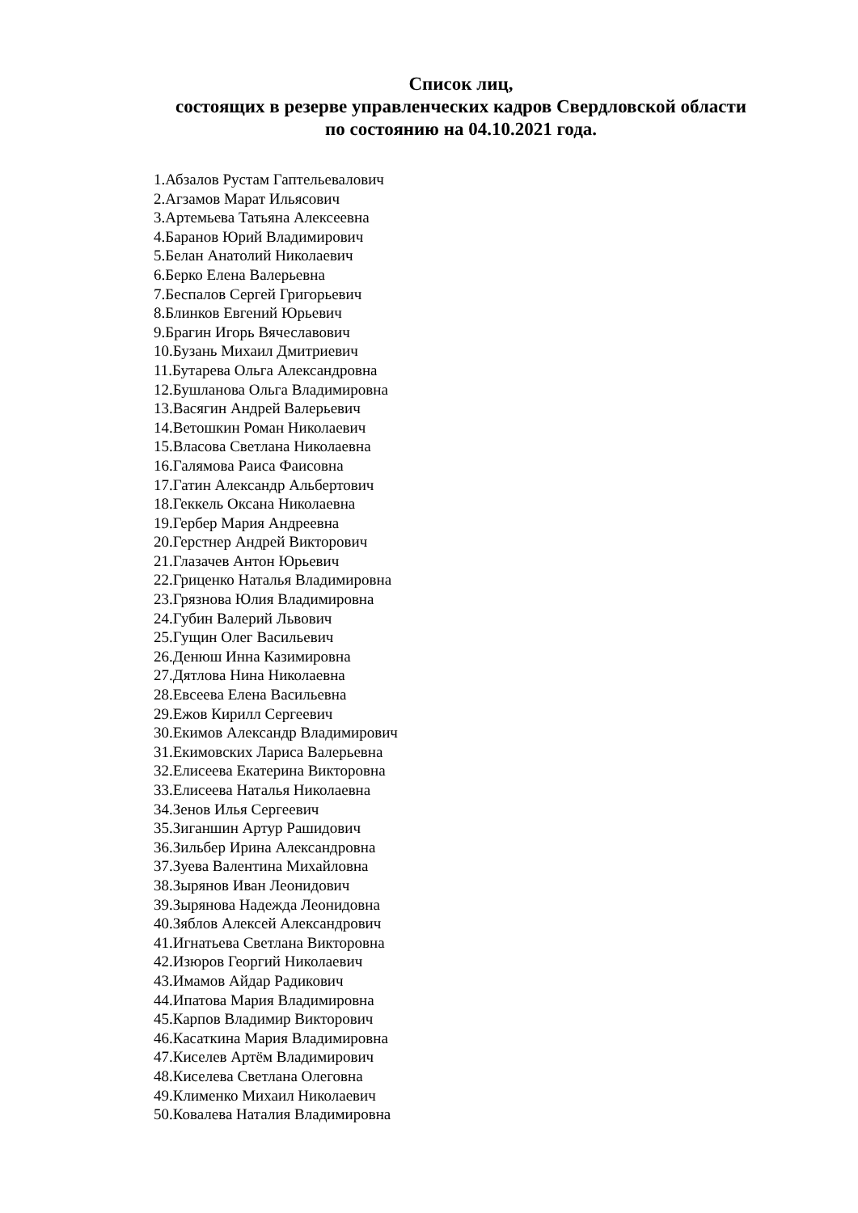Список лиц,
состоящих в резерве управленческих кадров Свердловской области
по состоянию на 04.10.2021 года.
1.Абзалов Рустам Гаптельевалович
2.Агзамов Марат Ильясович
3.Артемьева Татьяна Алексеевна
4.Баранов Юрий Владимирович
5.Белан Анатолий Николаевич
6.Берко Елена Валерьевна
7.Беспалов Сергей Григорьевич
8.Блинков Евгений Юрьевич
9.Брагин Игорь Вячеславович
10.Бузань Михаил Дмитриевич
11.Бутарева Ольга Александровна
12.Бушланова Ольга Владимировна
13.Васягин Андрей Валерьевич
14.Ветошкин Роман Николаевич
15.Власова Светлана Николаевна
16.Галямова Раиса Фаисовна
17.Гатин Александр Альбертович
18.Геккель Оксана Николаевна
19.Гербер Мария Андреевна
20.Герстнер Андрей Викторович
21.Глазачев Антон Юрьевич
22.Гриценко Наталья Владимировна
23.Грязнова Юлия Владимировна
24.Губин Валерий Львович
25.Гущин Олег Васильевич
26.Денюш Инна Казимировна
27.Дятлова Нина Николаевна
28.Евсеева Елена Васильевна
29.Ежов Кирилл Сергеевич
30.Екимов Александр Владимирович
31.Екимовских Лариса Валерьевна
32.Елисеева Екатерина Викторовна
33.Елисеева Наталья Николаевна
34.Зенов Илья Сергеевич
35.Зиганшин Артур Рашидович
36.Зильбер Ирина Александровна
37.Зуева Валентина Михайловна
38.Зырянов Иван Леонидович
39.Зырянова Надежда Леонидовна
40.Зяблов Алексей Александрович
41.Игнатьева Светлана Викторовна
42.Изюров Георгий Николаевич
43.Имамов Айдар Радикович
44.Ипатова Мария Владимировна
45.Карпов Владимир Викторович
46.Касаткина Мария Владимировна
47.Киселев Артём Владимирович
48.Киселева Светлана Олеговна
49.Клименко Михаил Николаевич
50.Ковалева Наталия Владимировна